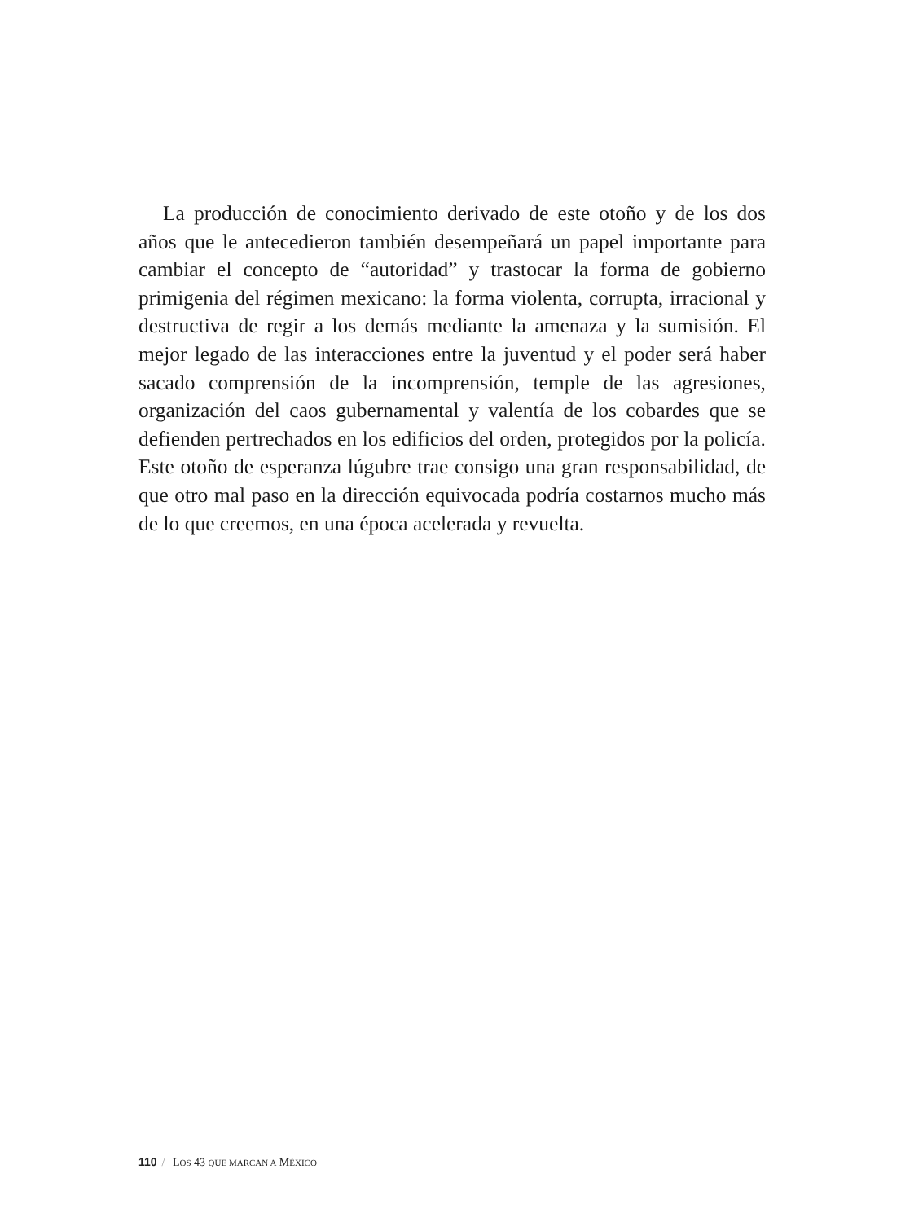La producción de conocimiento derivado de este otoño y de los dos años que le antecedieron también desempeñará un papel importante para cambiar el concepto de “autoridad” y trastocar la forma de gobierno primigenia del régimen mexicano: la forma violenta, corrupta, irracional y destructiva de regir a los demás mediante la amenaza y la sumisión. El mejor legado de las interacciones entre la juventud y el poder será haber sacado comprensión de la incomprensión, temple de las agresiones, organización del caos gubernamental y valentía de los cobardes que se defienden pertrechados en los edificios del orden, protegidos por la policía. Este otoño de esperanza lúgubre trae consigo una gran responsabilidad, de que otro mal paso en la dirección equivocada podría costarnos mucho más de lo que creemos, en una época acelerada y revuelta.
110 / LOS 43 QUE MARCAN A MÉXICO